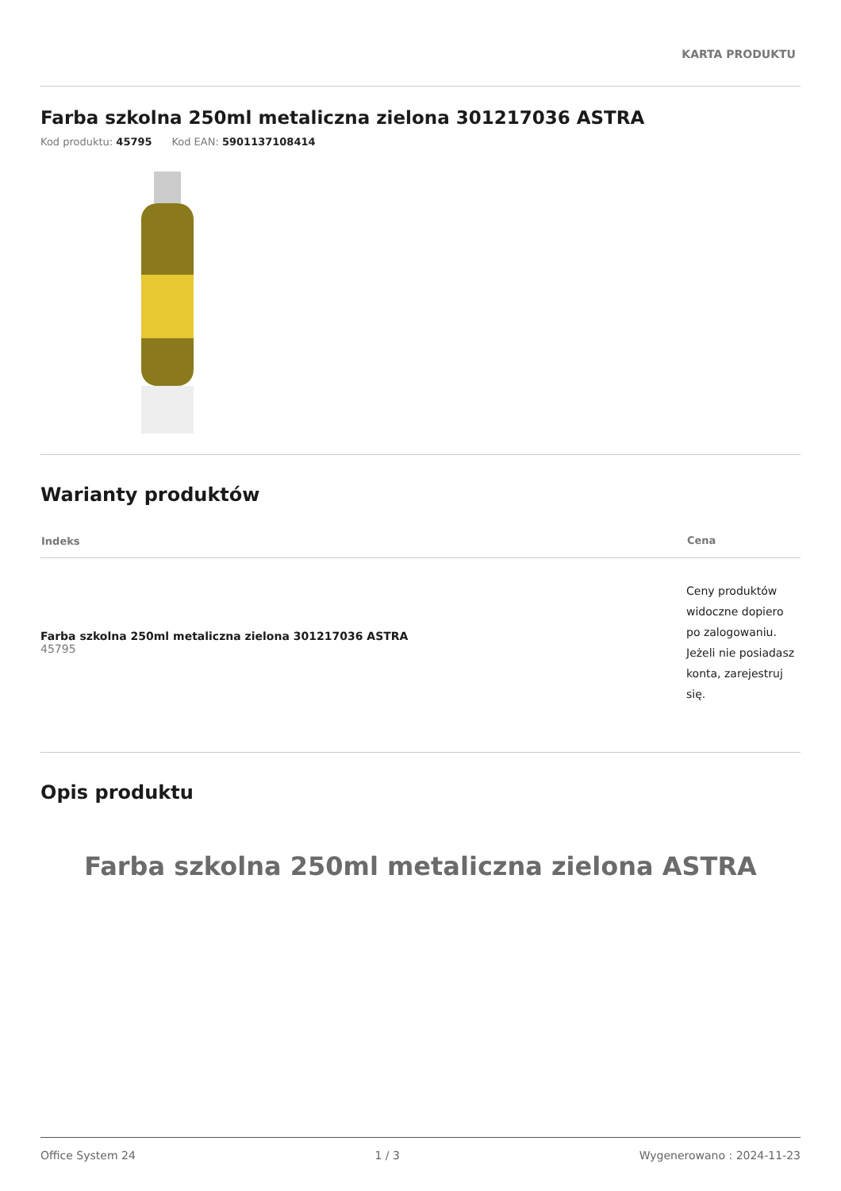KARTA PRODUKTU
Farba szkolna 250ml metaliczna zielona 301217036 ASTRA
Kod produktu: 45795 Kod EAN: 5901137108414
Warianty produktów
| Indeks | Cena |
| --- | --- |
| Farba szkolna 250ml metaliczna zielona 301217036 ASTRA 45795 | Ceny produktów widoczne dopiero po zalogowaniu. Jeżeli nie posiadasz konta, zarejestruj się. |
Opis produktu
Farba szkolna 250ml metaliczna zielona ASTRA
Office System 24 1 / 3 Wygenerowano : 2024-11-23